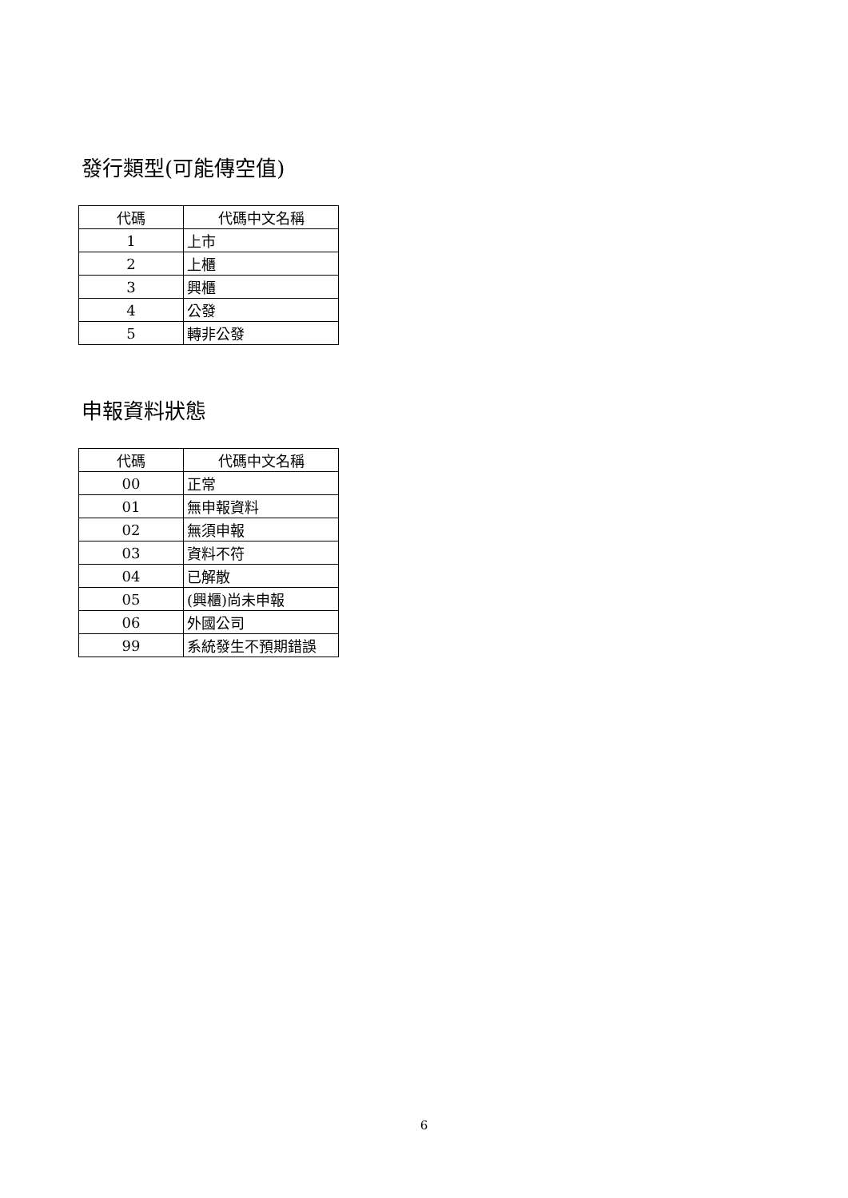發行類型(可能傳空值)
| 代碼 | 代碼中文名稱 |
| --- | --- |
| 1 | 上市 |
| 2 | 上櫃 |
| 3 | 興櫃 |
| 4 | 公發 |
| 5 | 轉非公發 |
申報資料狀態
| 代碼 | 代碼中文名稱 |
| --- | --- |
| 00 | 正常 |
| 01 | 無申報資料 |
| 02 | 無須申報 |
| 03 | 資料不符 |
| 04 | 已解散 |
| 05 | (興櫃)尚未申報 |
| 06 | 外國公司 |
| 99 | 系統發生不預期錯誤 |
6